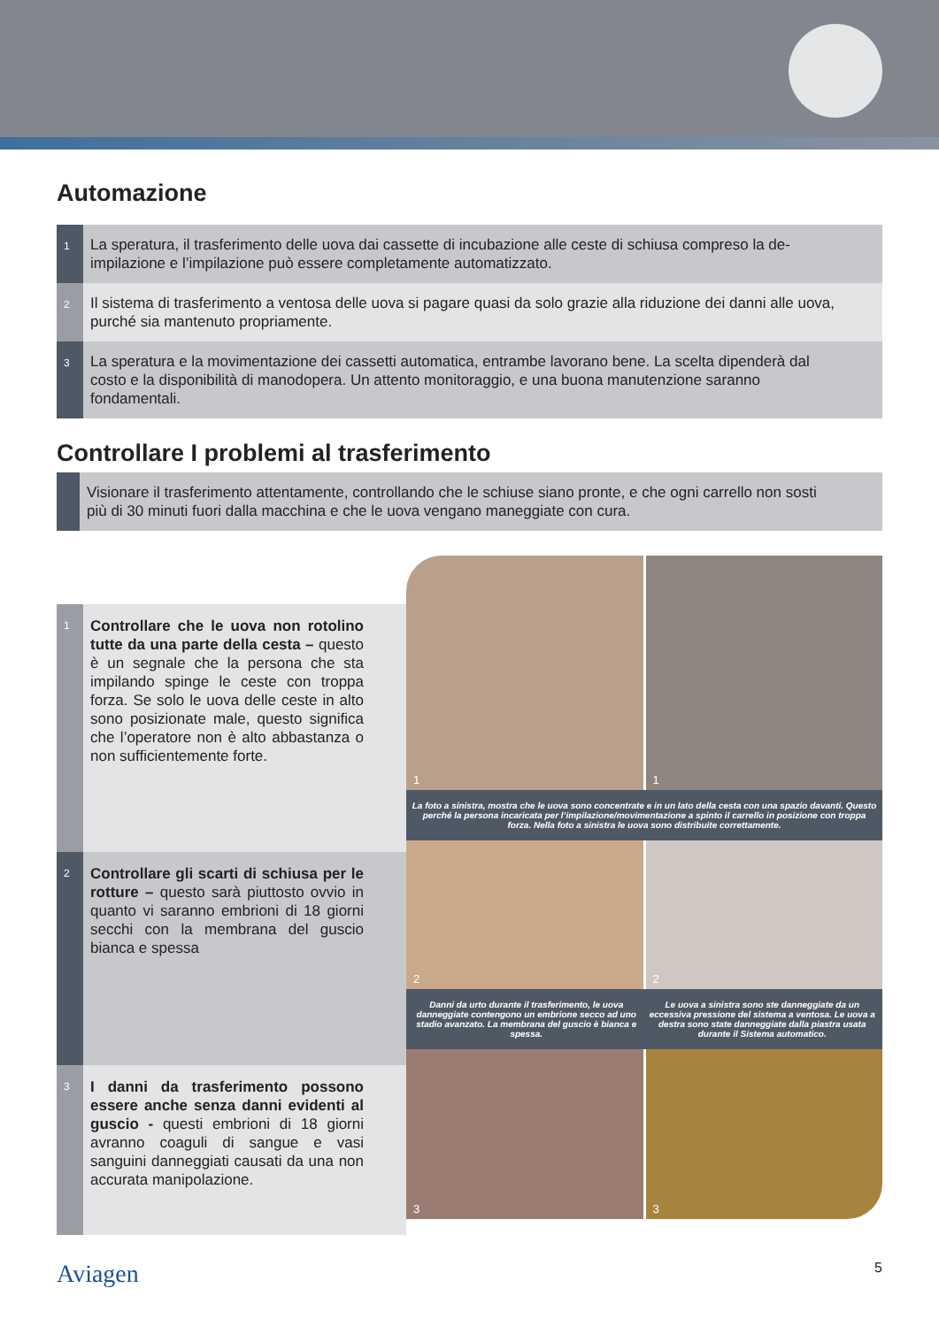Automazione
1
La speratura, il trasferimento delle uova dai cassette di incubazione alle ceste di schiusa compreso la de-impilazione e l’impilazione può essere completamente automatizzato.
2
Il sistema di trasferimento a ventosa delle uova si pagare quasi da solo grazie alla riduzione dei danni alle uova, purché sia mantenuto propriamente.
3
La speratura e la movimentazione dei cassetti automatica, entrambe lavorano bene. La scelta dipenderà dal costo e la disponibilità di manodopera. Un attento monitoraggio, e una buona manutenzione saranno fondamentali.
Controllare I problemi al trasferimento
Visionare il trasferimento attentamente, controllando che le schiuse siano pronte, e che ogni carrello non sosti più di 30 minuti fuori dalla macchina e che le uova vengano maneggiate con cura.
1
Controllare che le uova non rotolino tutte da una parte della cesta – questo è un segnale che la persona che sta impilando spinge le ceste con troppa forza. Se solo le uova delle ceste in alto sono posizionate male, questo significa che l’operatore non è alto abbastanza o non sufficientemente forte.
2
Controllare gli scarti di schiusa per le rotture – questo sarà piuttosto ovvio in quanto vi saranno embrioni di 18 giorni secchi con la membrana del guscio bianca e spessa
3
I danni da trasferimento possono essere anche senza danni evidenti al guscio - questi embrioni di 18 giorni avranno coaguli di sangue e vasi sanguini danneggiati causati da una non accurata manipolazione.
1 1
La foto a sinistra, mostra che le uova sono concentrate e in un lato della cesta con una spazio davanti. Questo perché la persona incaricata per l’impilazione/movimentazione a spinto il carrello in posizione con troppa forza. Nella foto a sinistra le uova sono distribuite correttamente.
2 2
Danni da urto durante il trasferimento, le uova danneggiate contengono un embrione secco ad uno stadio avanzato. La membrana del guscio è bianca e spessa. Le uova a sinistra sono ste danneggiate da un eccessiva pressione del sistema a ventosa. Le uova a destra sono state danneggiate dalla piastra usata durante il Sistema automatico.
3 3
Aviagen 5